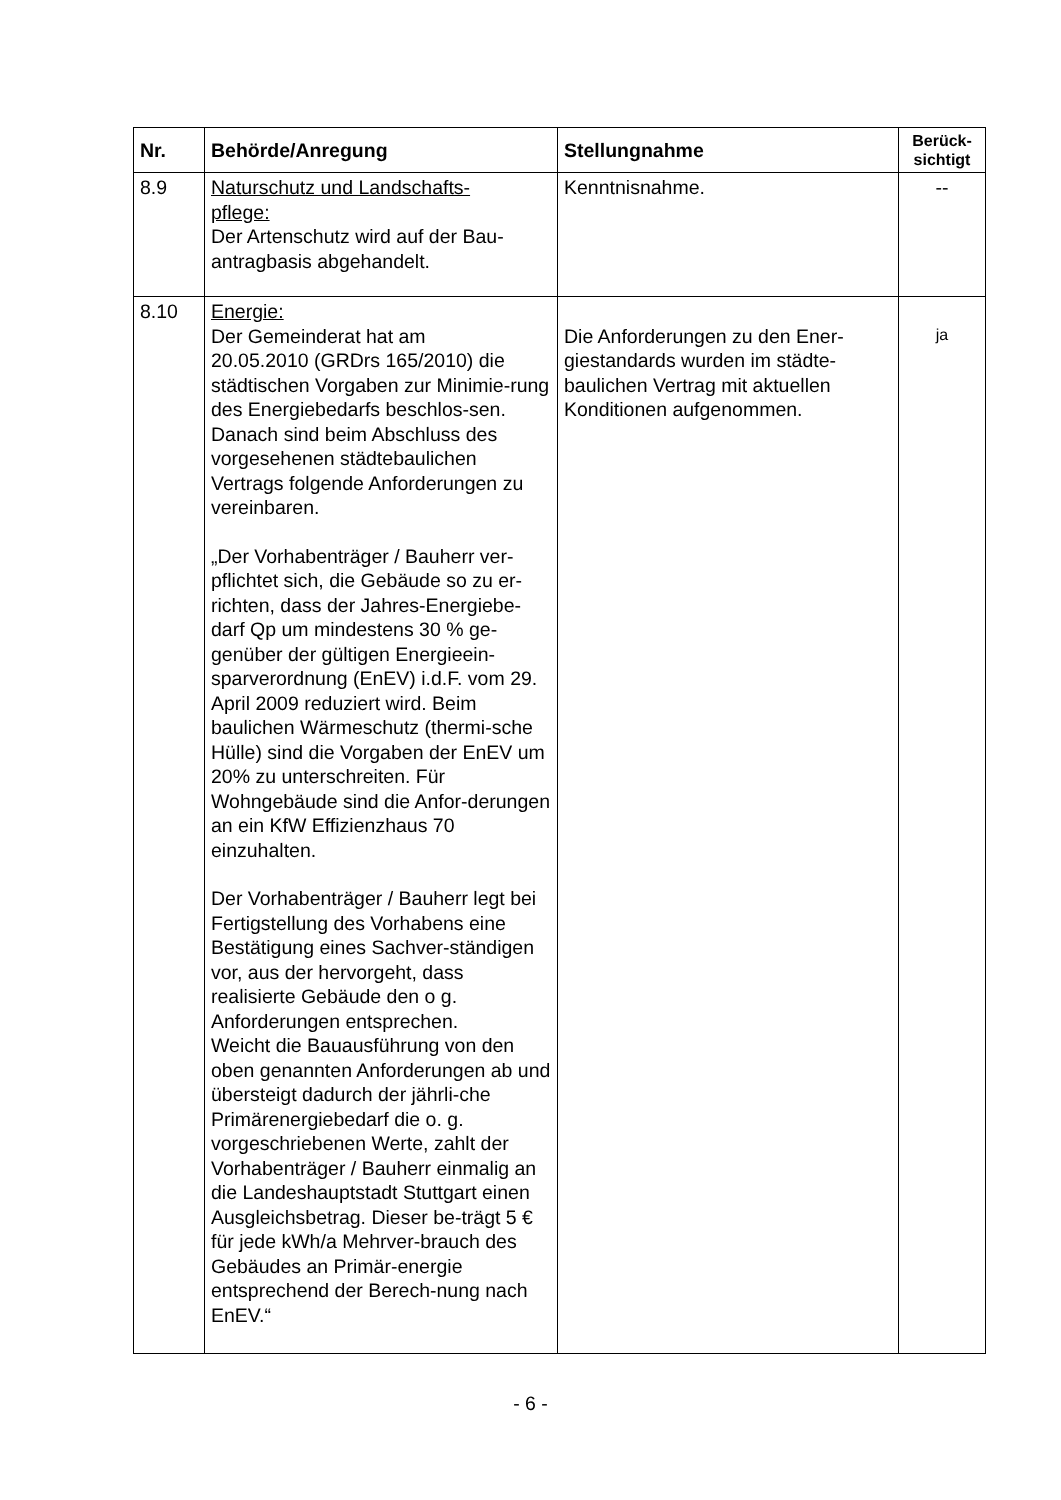| Nr. | Behörde/Anregung | Stellungnahme | Berück- sichtigt |
| --- | --- | --- | --- |
| 8.9 | Naturschutz und Landschafts- pflege: Der Artenschutz wird auf der Bau- antragbasis abgehandelt. | Kenntnisnahme. | -- |
| 8.10 | Energie: Der Gemeinderat hat am 20.05.2010 (GRDrs 165/2010) die städtischen Vorgaben zur Minimie-rung des Energiebedarfs beschlos-sen. Danach sind beim Abschluss des vorgesehenen städtebaulichen Vertrags folgende Anforderungen zu vereinbaren. „Der Vorhabenträger / Bauherr ver-pflichtet sich, die Gebäude so zu er-richten, dass der Jahres-Energiebe-darf Qp um mindestens 30 % ge-genüber der gültigen Energieein-sparverordnung (EnEV) i.d.F. vom 29. April 2009 reduziert wird. Beim baulichen Wärmeschutz (thermi-sche Hülle) sind die Vorgaben der EnEV um 20% zu unterschreiten. Für Wohngebäude sind die Anfor-derungen an ein KfW Effizienzhaus 70 einzuhalten. Der Vorhabenträger / Bauherr legt bei Fertigstellung des Vorhabens eine Bestätigung eines Sachver-ständigen vor, aus der hervorgeht, dass realisierte Gebäude den o g. Anforderungen entsprechen. Weicht die Bauausführung von den oben genannten Anforderungen ab und übersteigt dadurch der jährli-che Primärenergiebedarf die o. g. vorgeschriebenen Werte, zahlt der Vorhabenträger / Bauherr einmalig an die Landeshauptstadt Stuttgart einen Ausgleichsbetrag. Dieser be-trägt 5 € für jede kWh/a Mehrver-brauch des Gebäudes an Primär-energie entsprechend der Berech-nung nach EnEV.“ | Die Anforderungen zu den Ener-giestandards wurden im städte-baulichen Vertrag mit aktuellen Konditionen aufgenommen. | ja |
- 6 -